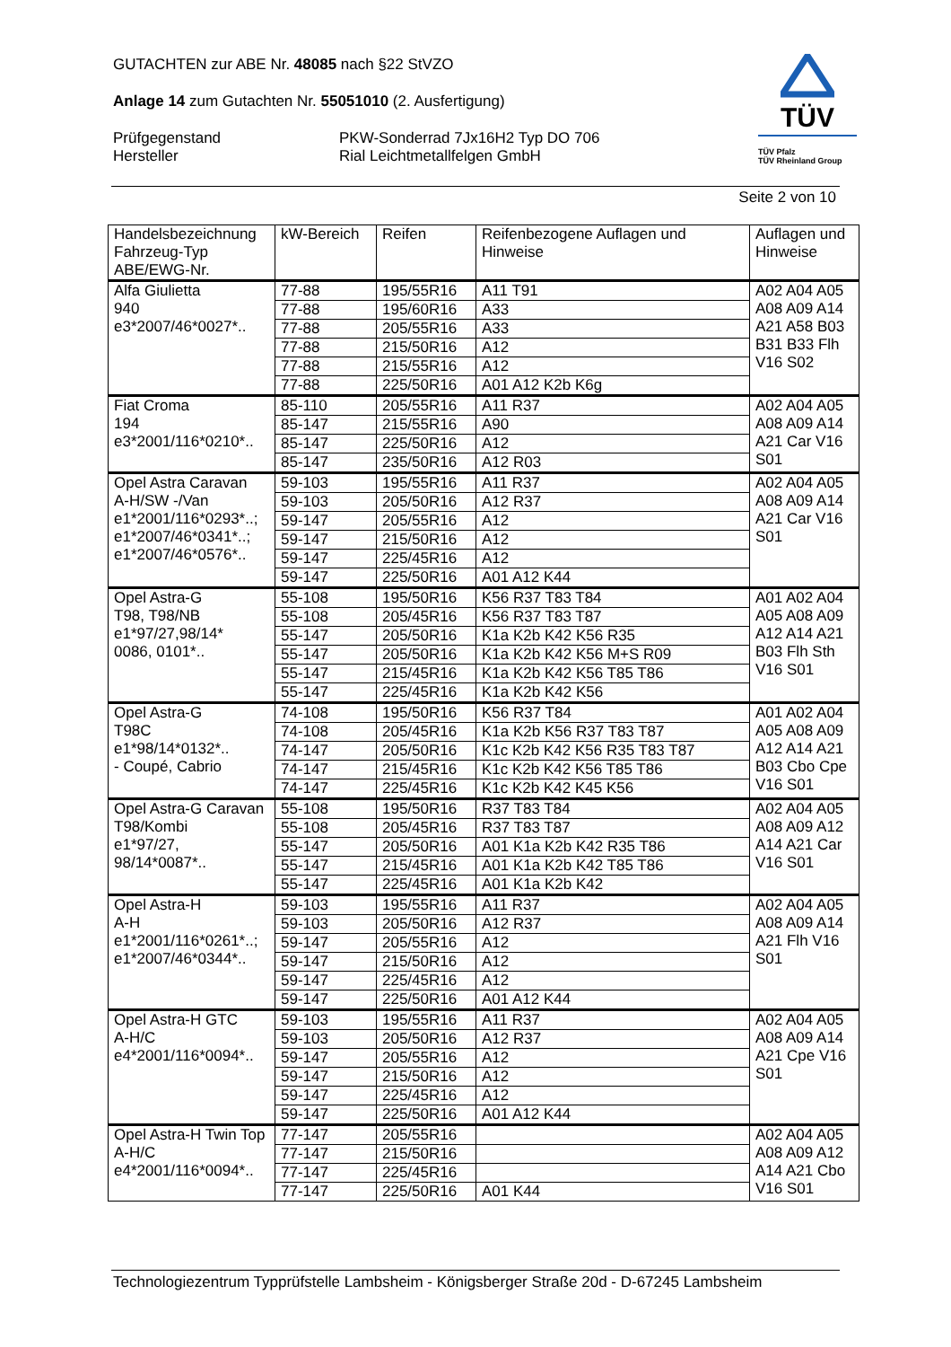GUTACHTEN zur ABE Nr. 48085 nach §22 StVZO
Anlage 14 zum Gutachten Nr. 55051010 (2. Ausfertigung)
Prüfgegenstand
Hersteller
PKW-Sonderrad 7Jx16H2 Typ DO 706
Rial Leichtmetallfelgen GmbH
TÜV
TÜV Pfalz
TÜV Rheinland Group
Seite 2 von 10
| Handelsbezeichnung Fahrzeug-Typ ABE/EWG-Nr. | kW-Bereich | Reifen | Reifenbezogene Auflagen und Hinweise | Auflagen und Hinweise |
| --- | --- | --- | --- | --- |
| Alfa Giulietta 940 e3*2007/46*0027*.. | 77-88 | 195/55R16 | A11 T91 | A02 A04 A05 A08 A09 A14 A21 A58 B03 B31 B33 Flh V16 S02 |
| | 77-88 | 195/60R16 | A33 | |
| | 77-88 | 205/55R16 | A33 | |
| | 77-88 | 215/50R16 | A12 | |
| | 77-88 | 215/55R16 | A12 | |
| | 77-88 | 225/50R16 | A01 A12 K2b K6g | |
| Fiat Croma 194 e3*2001/116*0210*.. | 85-110 | 205/55R16 | A11 R37 | A02 A04 A05 A08 A09 A14 A21 Car V16 S01 |
| | 85-147 | 215/55R16 | A90 | |
| | 85-147 | 225/50R16 | A12 | |
| | 85-147 | 235/50R16 | A12 R03 | |
| Opel Astra Caravan A-H/SW -/Van e1*2001/116*0293*..; e1*2007/46*0341*..; e1*2007/46*0576*.. | 59-103 | 195/55R16 | A11 R37 | A02 A04 A05 A08 A09 A14 A21 Car V16 S01 |
| | 59-103 | 205/50R16 | A12 R37 | |
| | 59-147 | 205/55R16 | A12 | |
| | 59-147 | 215/50R16 | A12 | |
| | 59-147 | 225/45R16 | A12 | |
| | 59-147 | 225/50R16 | A01 A12 K44 | |
| Opel Astra-G T98, T98/NB e1*97/27,98/14* 0086, 0101*.. | 55-108 | 195/50R16 | K56 R37 T83 T84 | A01 A02 A04 A05 A08 A09 A12 A14 A21 B03 Flh Sth V16 S01 |
| | 55-108 | 205/45R16 | K56 R37 T83 T87 | |
| | 55-147 | 205/50R16 | K1a K2b K42 K56 R35 | |
| | 55-147 | 205/50R16 | K1a K2b K42 K56 M+S R09 | |
| | 55-147 | 215/45R16 | K1a K2b K42 K56 T85 T86 | |
| | 55-147 | 225/45R16 | K1a K2b K42 K56 | |
| Opel Astra-G T98C e1*98/14*0132*.. - Coupé, Cabrio | 74-108 | 195/50R16 | K56 R37 T84 | A01 A02 A04 A05 A08 A09 A12 A14 A21 B03 Cbo Cpe V16 S01 |
| | 74-108 | 205/45R16 | K1a K2b K56 R37 T83 T87 | |
| | 74-147 | 205/50R16 | K1c K2b K42 K56 R35 T83 T87 | |
| | 74-147 | 215/45R16 | K1c K2b K42 K56 T85 T86 | |
| | 74-147 | 225/45R16 | K1c K2b K42 K45 K56 | |
| Opel Astra-G Caravan T98/Kombi e1*97/27, 98/14*0087*.. | 55-108 | 195/50R16 | R37 T83 T84 | A02 A04 A05 A08 A09 A12 A14 A21 Car V16 S01 |
| | 55-108 | 205/45R16 | R37 T83 T87 | |
| | 55-147 | 205/50R16 | A01 K1a K2b K42 R35 T86 | |
| | 55-147 | 215/45R16 | A01 K1a K2b K42 T85 T86 | |
| | 55-147 | 225/45R16 | A01 K1a K2b K42 | |
| Opel Astra-H A-H e1*2001/116*0261*..; e1*2007/46*0344*.. | 59-103 | 195/55R16 | A11 R37 | A02 A04 A05 A08 A09 A14 A21 Flh V16 S01 |
| | 59-103 | 205/50R16 | A12 R37 | |
| | 59-147 | 205/55R16 | A12 | |
| | 59-147 | 215/50R16 | A12 | |
| | 59-147 | 225/45R16 | A12 | |
| | 59-147 | 225/50R16 | A01 A12 K44 | |
| Opel Astra-H GTC A-H/C e4*2001/116*0094*.. | 59-103 | 195/55R16 | A11 R37 | A02 A04 A05 A08 A09 A14 A21 Cpe V16 S01 |
| | 59-103 | 205/50R16 | A12 R37 | |
| | 59-147 | 205/55R16 | A12 | |
| | 59-147 | 215/50R16 | A12 | |
| | 59-147 | 225/45R16 | A12 | |
| | 59-147 | 225/50R16 | A01 A12 K44 | |
| Opel Astra-H Twin Top A-H/C e4*2001/116*0094*.. | 77-147 | 205/55R16 | | A02 A04 A05 A08 A09 A12 A14 A21 Cbo V16 S01 |
| | 77-147 | 215/50R16 | | |
| | 77-147 | 225/45R16 | | |
| | 77-147 | 225/50R16 | A01 K44 | |
Technologiezentrum Typprüfstelle Lambsheim - Königsberger Straße 20d - D-67245 Lambsheim